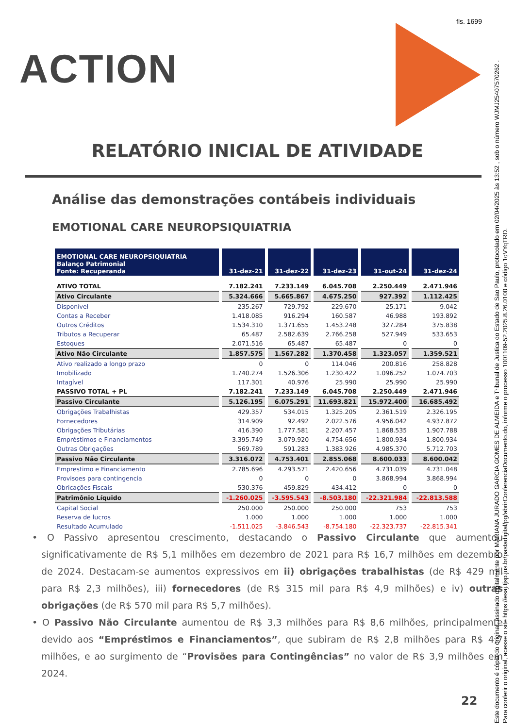fls. 1699
ACTION
RELATÓRIO INICIAL DE ATIVIDADE
Análise das demonstrações contábeis individuais
EMOTIONAL CARE NEUROPSIQUIATRIA
| EMOTIONAL CARE NEUROPSIQUIATRIA Balanço Patrimonial Fonte: Recuperanda | 31-dez-21 | 31-dez-22 | 31-dez-23 | 31-out-24 | 31-dez-24 |
| --- | --- | --- | --- | --- | --- |
| ATIVO TOTAL | 7.182.241 | 7.233.149 | 6.045.708 | 2.250.449 | 2.471.946 |
| Ativo Circulante | 5.324.666 | 5.665.867 | 4.675.250 | 927.392 | 1.112.425 |
| Disponível | 235.267 | 729.792 | 229.670 | 25.171 | 9.042 |
| Contas a Receber | 1.418.085 | 916.294 | 160.587 | 46.988 | 193.892 |
| Outros Créditos | 1.534.310 | 1.371.655 | 1.453.248 | 327.284 | 375.838 |
| Tributos a Recuperar | 65.487 | 2.582.639 | 2.766.258 | 527.949 | 533.653 |
| Estoques | 2.071.516 | 65.487 | 65.487 | 0 | 0 |
| Ativo Não Circulante | 1.857.575 | 1.567.282 | 1.370.458 | 1.323.057 | 1.359.521 |
| Ativo realizado a longo prazo | 0 | 0 | 114.046 | 200.816 | 258.828 |
| Imobilizado | 1.740.274 | 1.526.306 | 1.230.422 | 1.096.252 | 1.074.703 |
| Intagível | 117.301 | 40.976 | 25.990 | 25.990 | 25.990 |
| PASSIVO TOTAL + PL | 7.182.241 | 7.233.149 | 6.045.708 | 2.250.449 | 2.471.946 |
| Passivo Circulante | 5.126.195 | 6.075.291 | 11.693.821 | 15.972.400 | 16.685.492 |
| Obrigações Trabalhistas | 429.357 | 534.015 | 1.325.205 | 2.361.519 | 2.326.195 |
| Fornecedores | 314.909 | 92.492 | 2.022.576 | 4.956.042 | 4.937.872 |
| Obrigações Tributárias | 416.390 | 1.777.581 | 2.207.457 | 1.868.535 | 1.907.788 |
| Empréstimos e Financiamentos | 3.395.749 | 3.079.920 | 4.754.656 | 1.800.934 | 1.800.934 |
| Outras Obrigações | 569.789 | 591.283 | 1.383.926 | 4.985.370 | 5.712.703 |
| Passivo Não Circulante | 3.316.072 | 4.753.401 | 2.855.068 | 8.600.033 | 8.600.042 |
| Emprestimo e Financiamento | 2.785.696 | 4.293.571 | 2.420.656 | 4.731.039 | 4.731.048 |
| Provisoes para contingencia | 0 | 0 | 0 | 3.868.994 | 3.868.994 |
| Obricações Fiscais | 530.376 | 459.829 | 434.412 | 0 | 0 |
| Patrimônio Líquido | -1.260.025 | -3.595.543 | -8.503.180 | -22.321.984 | -22.813.588 |
| Capital Social | 250.000 | 250.000 | 250.000 | 753 | 753 |
| Reserva de lucros | 1.000 | 1.000 | 1.000 | 1.000 | 1.000 |
| Resultado Acumulado | -1.511.025 | -3.846.543 | -8.754.180 | -22.323.737 | -22.815.341 |
• O Passivo apresentou crescimento, destacando o Passivo Circulante que aumentou significativamente de R$ 5,1 milhões em dezembro de 2021 para R$ 16,7 milhões em dezembro de 2024. Destacam-se aumentos expressivos em ii) obrigações trabalhistas (de R$ 429 mil para R$ 2,3 milhões), iii) fornecedores (de R$ 315 mil para R$ 4,9 milhões) e iv) outras obrigações (de R$ 570 mil para R$ 5,7 milhões).
• O Passivo Não Circulante aumentou de R$ 3,3 milhões para R$ 8,6 milhões, principalmente devido aos “Empréstimos e Financiamentos”, que subiram de R$ 2,8 milhões para R$ 4,7 milhões, e ao surgimento de “Provisões para Contingências” no valor de R$ 3,9 milhões em 2024.
22
Este documento é cópia do original, assinado digitalmente por MARIANA JURADO GARCIA GOMES DE ALMEIDA e Tribunal de Justica do Estado de Sao Paulo, protocolado em 02/04/2025 às 13:52 , sob o número WJMJ25407570262 .
Para conferir o original, acesse o site https://esaj.tjsp.jus.br/pastadigital/pg/abrirConferenciaDocumento.do, informe o processo 1001109-52.2025.8.26.0100 e código 1qVYqTRD.